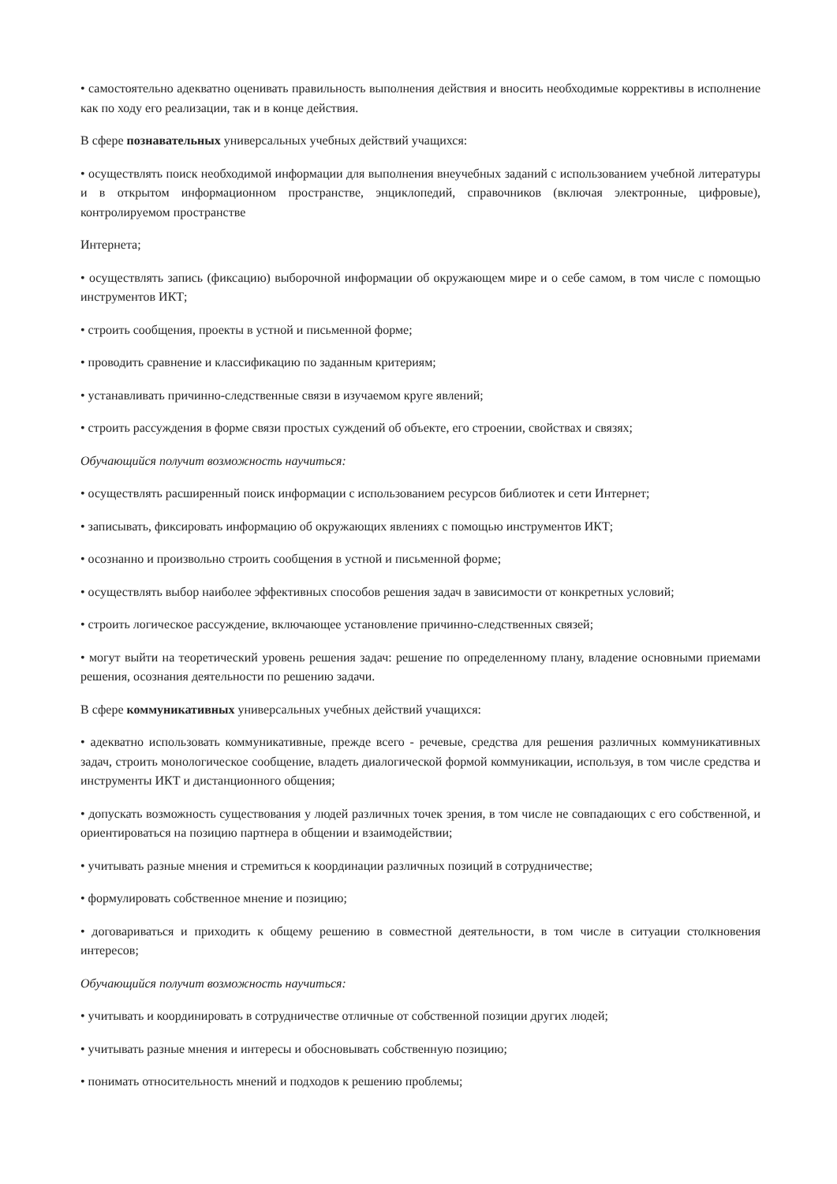• самостоятельно адекватно оценивать правильность выполнения действия и вносить необходимые коррективы в исполнение как по ходу его реализации, так и в конце действия.
В сфере познавательных универсальных учебных действий учащихся:
• осуществлять поиск необходимой информации для выполнения внеучебных заданий с использованием учебной литературы и в открытом информационном пространстве, энциклопедий, справочников (включая электронные, цифровые), контролируемом пространстве
Интернета;
• осуществлять запись (фиксацию) выборочной информации об окружающем мире и о себе самом, в том числе с помощью инструментов ИКТ;
• строить сообщения, проекты в устной и письменной форме;
• проводить сравнение и классификацию по заданным критериям;
• устанавливать причинно-следственные связи в изучаемом круге явлений;
• строить рассуждения в форме связи простых суждений об объекте, его строении, свойствах и связях;
Обучающийся получит возможность научиться:
• осуществлять расширенный поиск информации с использованием ресурсов библиотек и сети Интернет;
• записывать, фиксировать информацию об окружающих явлениях с помощью инструментов ИКТ;
• осознанно и произвольно строить сообщения в устной и письменной форме;
• осуществлять выбор наиболее эффективных способов решения задач в зависимости от конкретных условий;
• строить логическое рассуждение, включающее установление причинно-следственных связей;
• могут выйти на теоретический уровень решения задач: решение по определенному плану, владение основными приемами решения, осознания деятельности по решению задачи.
В сфере коммуникативных универсальных учебных действий учащихся:
• адекватно использовать коммуникативные, прежде всего - речевые, средства для решения различных коммуникативных задач, строить монологическое сообщение, владеть диалогической формой коммуникации, используя, в том числе средства и инструменты ИКТ и дистанционного общения;
• допускать возможность существования у людей различных точек зрения, в том числе не совпадающих с его собственной, и ориентироваться на позицию партнера в общении и взаимодействии;
• учитывать разные мнения и стремиться к координации различных позиций в сотрудничестве;
• формулировать собственное мнение и позицию;
• договариваться и приходить к общему решению в совместной деятельности, в том числе в ситуации столкновения интересов;
Обучающийся получит возможность научиться:
• учитывать и координировать в сотрудничестве отличные от собственной позиции других людей;
• учитывать разные мнения и интересы и обосновывать собственную позицию;
• понимать относительность мнений и подходов к решению проблемы;